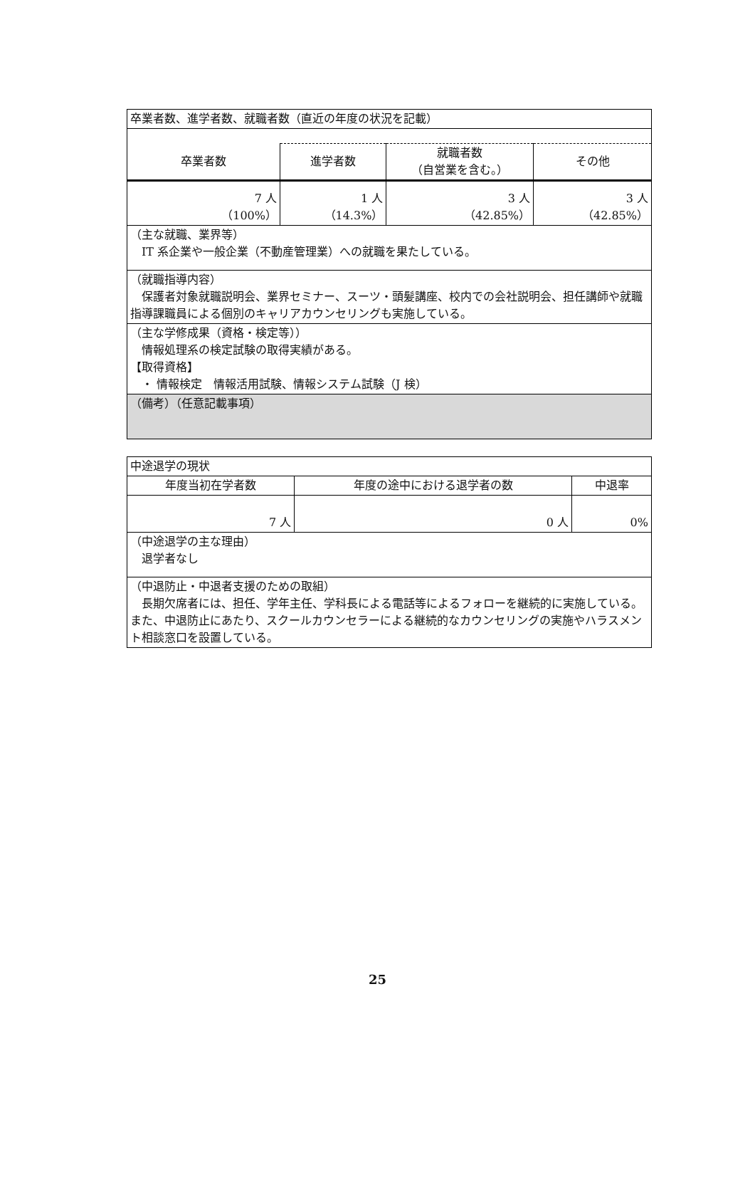| 卒業者数、進学者数、就職者数（直近の年度の状況を記載） | | | |
| 卒業者数 | 進学者数 | 就職者数 （自営業を含む。） | その他 |
| 7 人 （100%） | 1 人 （14.3%） | 3 人 （42.85%） | 3 人 （42.85%） |
| （主な就職、業界等） IT 系企業や一般企業（不動産管理業）への就職を果たしている。 | | | |
| （就職指導内容） 保護者対象就職説明会、業界セミナー、スーツ・頭髪講座、校内での会社説明会、担任講師や就職指導課職員による個別のキャリアカウンセリングも実施している。 | | | |
| （主な学修成果（資格・検定等）） 情報処理系の検定試験の取得実績がある。 【取得資格】 ・ 情報検定 情報活用試験、情報システム試験（J 検） | | | |
| （備考）（任意記載事項） | | | |
| 中途退学の現状 | | |
| 年度当初在学者数 | 年度の途中における退学者の数 | 中退率 |
| 7 人 | 0 人 | 0% |
| （中途退学の主な理由） 退学者なし | | |
| （中退防止・中退者支援のための取組） 長期欠席者には、担任、学年主任、学科長による電話等によるフォローを継続的に実施している。また、中退防止にあたり、スクールカウンセラーによる継続的なカウンセリングの実施やハラスメント相談窓口を設置している。 | | |
25